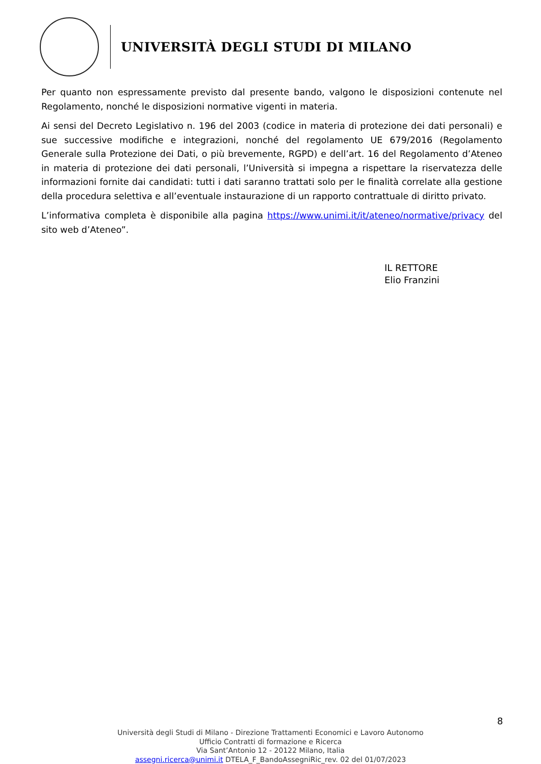UNIVERSITÀ DEGLI STUDI DI MILANO
Per quanto non espressamente previsto dal presente bando, valgono le disposizioni contenute nel Regolamento, nonché le disposizioni normative vigenti in materia.
Ai sensi del Decreto Legislativo n. 196 del 2003 (codice in materia di protezione dei dati personali) e sue successive modifiche e integrazioni, nonché del regolamento UE 679/2016 (Regolamento Generale sulla Protezione dei Dati, o più brevemente, RGPD) e dell’art. 16 del Regolamento d’Ateneo in materia di protezione dei dati personali, l’Università si impegna a rispettare la riservatezza delle informazioni fornite dai candidati: tutti i dati saranno trattati solo per le finalità correlate alla gestione della procedura selettiva e all’eventuale instaurazione di un rapporto contrattuale di diritto privato.
L’informativa completa è disponibile alla pagina https://www.unimi.it/it/ateneo/normative/privacy del sito web d’Ateneo”.
IL RETTORE
Elio Franzini
8
Università degli Studi di Milano - Direzione Trattamenti Economici e Lavoro Autonomo
Ufficio Contratti di formazione e Ricerca
Via Sant’Antonio 12 - 20122 Milano, Italia
assegni.ricerca@unimi.it DTELA_F_BandoAssegniRic_rev. 02 del 01/07/2023